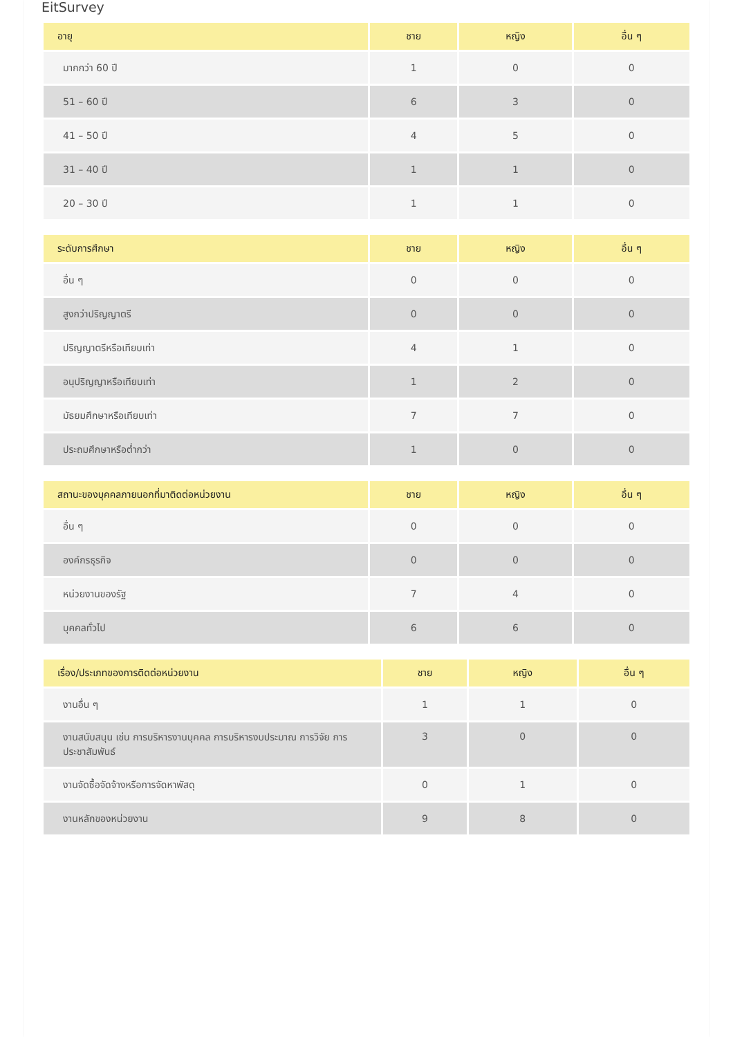EitSurvey
| อายุ | ชาย | หญิง | อื่น ๆ |
| --- | --- | --- | --- |
| มากกว่า 60 ปี | 1 | 0 | 0 |
| 51 – 60 ปี | 6 | 3 | 0 |
| 41 – 50 ปี | 4 | 5 | 0 |
| 31 – 40 ปี | 1 | 1 | 0 |
| 20 – 30 ปี | 1 | 1 | 0 |
| ระดับการศึกษา | ชาย | หญิง | อื่น ๆ |
| --- | --- | --- | --- |
| อื่น ๆ | 0 | 0 | 0 |
| สูงกว่าปริญญาตรี | 0 | 0 | 0 |
| ปริญญาตรีหรือเทียบเท่า | 4 | 1 | 0 |
| อนุปริญญาหรือเทียบเท่า | 1 | 2 | 0 |
| มัธยมศึกษาหรือเทียบเท่า | 7 | 7 | 0 |
| ประถมศึกษาหรือต่ำกว่า | 1 | 0 | 0 |
| สถานะของบุคคลภายนอกที่มาติดต่อหน่วยงาน | ชาย | หญิง | อื่น ๆ |
| --- | --- | --- | --- |
| อื่น ๆ | 0 | 0 | 0 |
| องค์กรธุรกิจ | 0 | 0 | 0 |
| หน่วยงานของรัฐ | 7 | 4 | 0 |
| บุคคลทั่วไป | 6 | 6 | 0 |
| เรื่อง/ประเภทของการติดต่อหน่วยงาน | ชาย | หญิง | อื่น ๆ |
| --- | --- | --- | --- |
| งานอื่น ๆ | 1 | 1 | 0 |
| งานสนับสนุน เช่น การบริหารงานบุคคล การบริหารงบประมาณ การวิจัย การประชาสัมพันธ์ | 3 | 0 | 0 |
| งานจัดซื้อจัดจ้างหรือการจัดหาพัสดุ | 0 | 1 | 0 |
| งานหลักของหน่วยงาน | 9 | 8 | 0 |